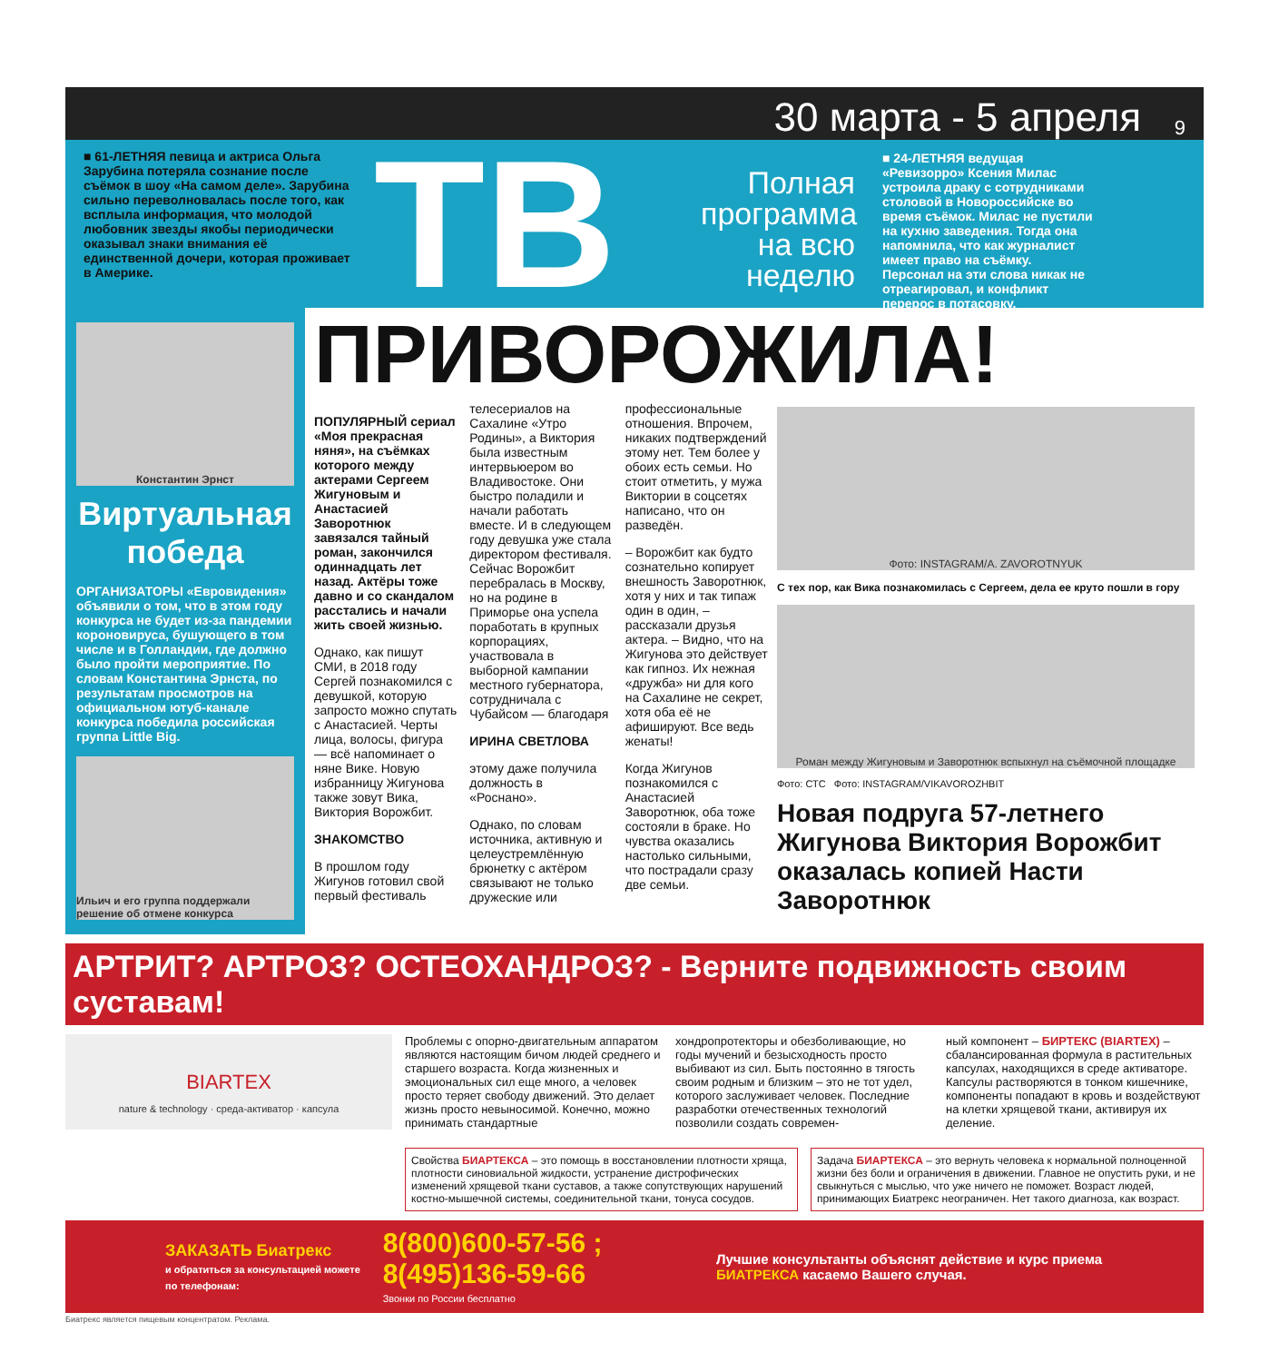30 марта - 5 апреля 9
■ 61-ЛЕТНЯЯ певица и актриса Ольга Зарубина потеряла сознание после съёмок в шоу «На самом деле». Зарубина сильно переволновалась после того, как всплыла информация, что молодой любовник звезды якобы периодически оказывал знаки внимания её единственной дочери, которая проживает в Америке.
ТВ
Полная программа на всю неделю
■ 24-ЛЕТНЯЯ ведущая «Ревизорро» Ксения Милас устроила драку с сотрудниками столовой в Новороссийске во время съёмок. Милас не пустили на кухню заведения. Тогда она напомнила, что как журналист имеет право на съёмку. Персонал на эти слова никак не отреагировал, и конфликт перерос в потасовку.
Константин Эрнст
Виртуальная победа
ОРГАНИЗАТОРЫ «Евровидения» объявили о том, что в этом году конкурса не будет из-за пандемии короновируса, бушующего в том числе и в Голландии, где должно было пройти мероприятие. По словам Константина Эрнста, по результатам просмотров на официальном ютуб-канале конкурса победила российская группа Little Big.
Ильич и его группа поддержали решение об отмене конкурса
ПРИВОРОЖИЛА!
ПОПУЛЯРНЫЙ сериал «Моя прекрасная няня», на съёмках которого между актерами Сергеем Жигуновым и Анастасией Заворотнюк завязался тайный роман, закончился одиннадцать лет назад. Актёры тоже давно и со скандалом расстались и начали жить своей жизнью.
Однако, как пишут СМИ, в 2018 году Сергей познакомился с девушкой, которую запросто можно спутать с Анастасией. Черты лица, волосы, фигура — всё напоминает о няне Вике. Новую избранницу Жигунова также зовут Вика, Виктория Ворожбит.
ЗНАКОМСТВО
В прошлом году Жигунов готовил свой первый фестиваль телесериалов на Сахалине «Утро Родины», а Виктория была известным интервьюером во Владивостоке. Они быстро поладили и начали работать вместе. И в следующем году девушка уже стала директором фестиваля. Сейчас Ворожбит перебралась в Москву, но на родине в Приморье она успела поработать в крупных корпорациях, участвовала в выборной кампании местного губернатора, сотрудничала с Чубайсом — благодаря
ИРИНА СВЕТЛОВА
этому даже получила должность в «Роснано».
Однако, по словам источника, активную и целеустремлённую брюнетку с актёром связывают не только дружеские или профессиональные отношения. Впрочем, никаких подтверждений этому нет. Тем более у обоих есть семьи. Но стоит отметить, у мужа Виктории в соцсетях написано, что он разведён.
– Ворожбит как будто сознательно копирует внешность Заворотнюк, хотя у них и так типаж один в один, – рассказали друзья актера. – Видно, что на Жигунова это действует как гипноз. Их нежная «дружба» ни для кого на Сахалине не секрет, хотя оба её не афишируют. Все ведь женаты!
Когда Жигунов познакомился с Анастасией Заворотнюк, оба тоже состояли в браке. Но чувства оказались настолько сильными, что пострадали сразу две семьи.
Фото: INSTAGRAM/A. ZAVOROTNYUK
С тех пор, как Вика познакомилась с Сергеем, дела ее круто пошли в гору
Роман между Жигуновым и Заворотнюк вспыхнул на съёмочной площадке
Фото: СТС Фото: INSTAGRAM/VIKAVOROZHBIT
Новая подруга 57-летнего Жигунова Виктория Ворожбит оказалась копией Насти Заворотнюк
АРТРИТ? АРТРОЗ? ОСТЕОХАНДРОЗ? - Верните подвижность своим суставам!
BIARTEX
nature & technology · среда-активатор · капсула
Проблемы с опорно-двигательным аппаратом являются настоящим бичом людей среднего и старшего возраста. Когда жизненных и эмоциональных сил еще много, а человек просто теряет свободу движений. Это делает жизнь просто невыносимой. Конечно, можно принимать стандартные
хондропротекторы и обезболивающие, но годы мучений и безысходность просто выбивают из сил. Быть постоянно в тягость своим родным и близким – это не тот удел, которого заслуживает человек. Последние разработки отечественных технологий позволили создать современ-
ный компонент – БИРТЕКС (BIARTEX) – сбалансированная формула в растительных капсулах, находящихся в среде активаторе. Капсулы растворяются в тонком кишечнике, компоненты попадают в кровь и воздействуют на клетки хрящевой ткани, активируя их деление.
Свойства БИАРТЕКСА – это помощь в восстановлении плотности хряща, плотности синовиальной жидкости, устранение дистрофических изменений хрящевой ткани суставов, а также сопутствующих нарушений костно-мышечной системы, соединительной ткани, тонуса сосудов.
Задача БИАРТЕКСА – это вернуть человека к нормальной полноценной жизни без боли и ограничения в движении. Главное не опустить руки, и не свыкнуться с мыслью, что уже ничего не поможет. Возраст людей, принимающих Биатрекс неограничен. Нет такого диагноза, как возраст.
ЗАКАЗАТЬ Биатрекс
и обратиться за консультацией можете по телефонам:
8(800)600-57-56 ; 8(495)136-59-66
Звонки по России бесплатно
Лучшие консультанты объяснят действие и курс приема БИАТРЕКСА касаемо Вашего случая.
Биатрекс является пищевым концентратом. Реклама.